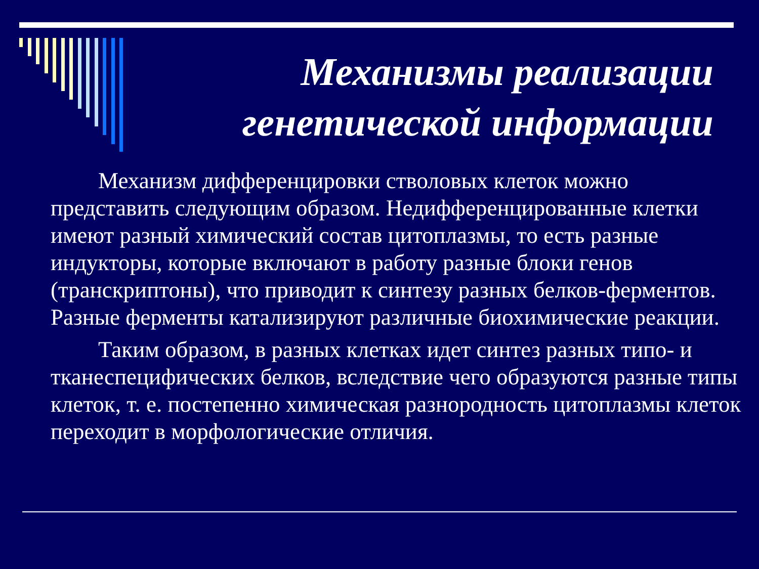Механизмы реализации генетической информации
Механизм дифференцировки стволовых клеток можно представить следующим образом. Недифференцированные клетки имеют разный химический состав цитоплазмы, то есть разные индукторы, которые включают в работу разные блоки генов (транскриптоны), что приводит к синтезу разных белков-ферментов. Разные ферменты катализируют различные биохимические реакции.
Таким образом, в разных клетках идет синтез разных типо- и тканеспецифических белков, вследствие чего образуются разные типы клеток, т. е. постепенно химическая разнородность цитоплазмы клеток переходит в морфологические отличия.